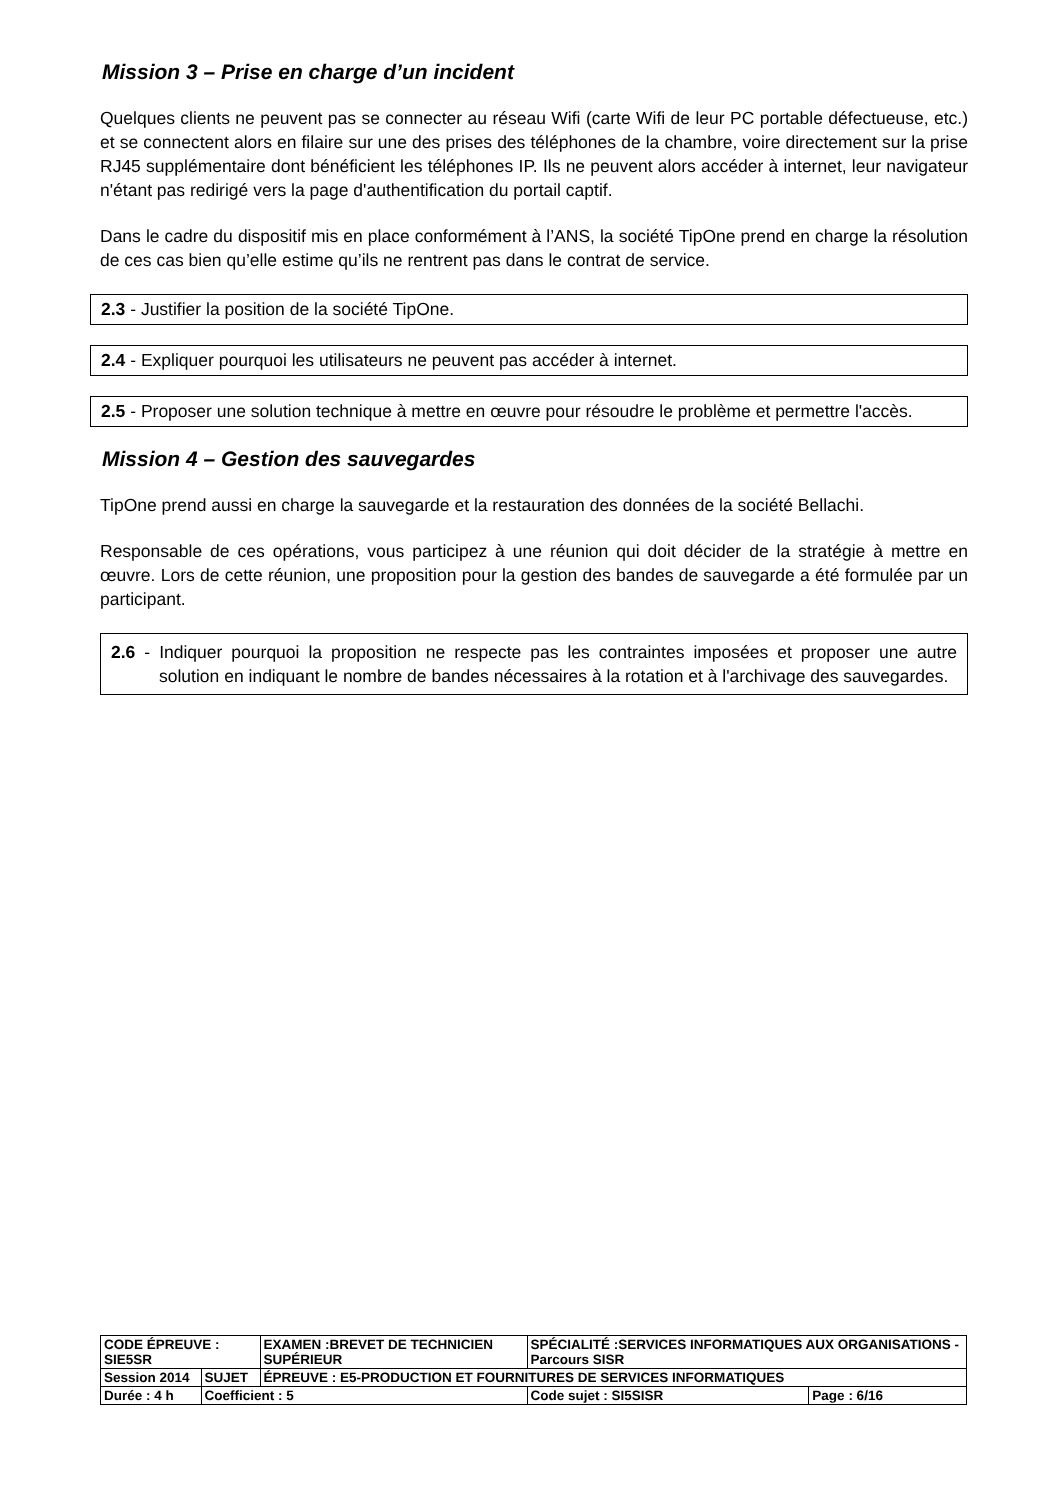Mission 3 – Prise en charge d’un incident
Quelques clients ne peuvent pas se connecter au réseau Wifi (carte Wifi de leur PC portable défectueuse, etc.) et se connectent alors en filaire sur une des prises des téléphones de la chambre, voire directement sur la prise RJ45 supplémentaire dont bénéficient les téléphones IP. Ils ne peuvent alors accéder à internet, leur navigateur n'étant pas redirigé vers la page d'authentification du portail captif.
Dans le cadre du dispositif mis en place conformément à l’ANS, la société TipOne prend en charge la résolution de ces cas bien qu’elle estime qu’ils ne rentrent pas dans le contrat de service.
2.3 - Justifier la position de la société TipOne.
2.4 - Expliquer pourquoi les utilisateurs ne peuvent pas accéder à internet.
2.5 - Proposer une solution technique à mettre en œuvre pour résoudre le problème et permettre l'accès.
Mission 4 – Gestion des sauvegardes
TipOne prend aussi en charge la sauvegarde et la restauration des données de la société Bellachi.
Responsable de ces opérations, vous participez à une réunion qui doit décider de la stratégie à mettre en œuvre. Lors de cette réunion, une proposition pour la gestion des bandes de sauvegarde a été formulée par un participant.
2.6 - Indiquer pourquoi la proposition ne respecte pas les contraintes imposées et proposer une autre solution en indiquant le nombre de bandes nécessaires à la rotation et à l'archivage des sauvegardes.
| CODE ÉPREUVE : SIE5SR | | EXAMEN :BREVET DE TECHNICIEN SUPÉRIEUR | SPÉCIALITÉ :SERVICES INFORMATIQUES AUX ORGANISATIONS - Parcours SISR | |
| Session 2014 | SUJET | ÉPREUVE : E5-PRODUCTION ET FOURNITURES DE SERVICES INFORMATIQUES | | |
| Durée : 4 h | Coefficient : 5 | | Code sujet : SI5SISR | Page : 6/16 |